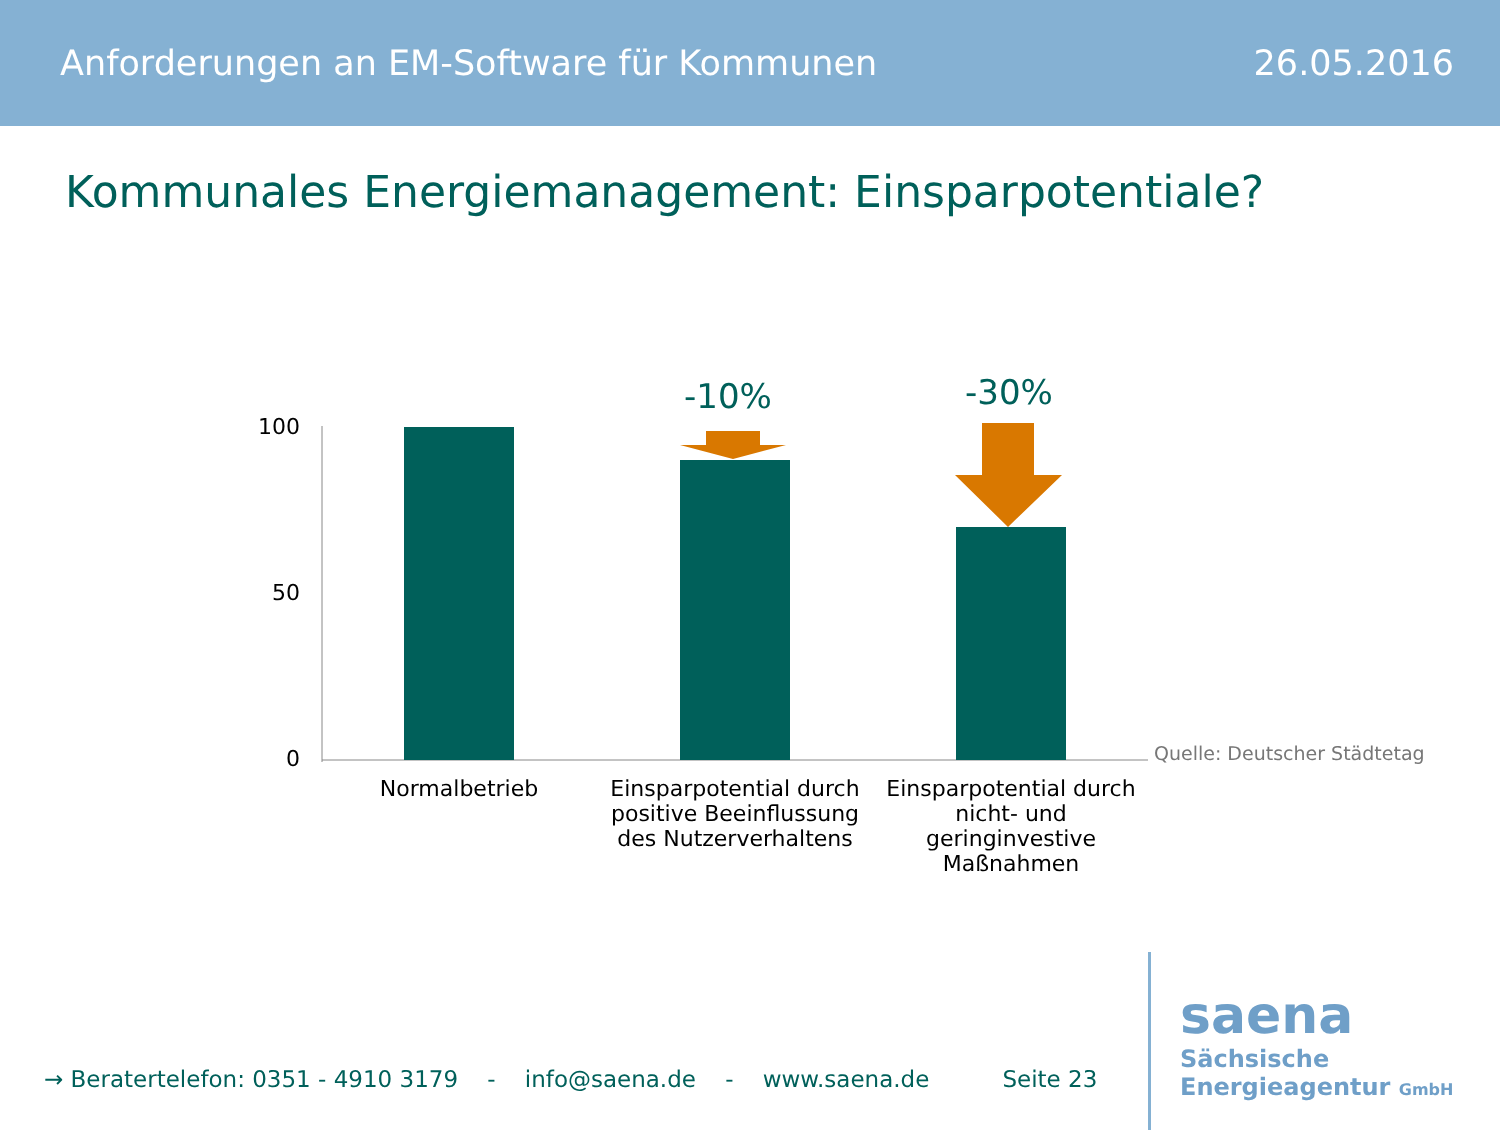Anforderungen an EM-Software für Kommunen 26.05.2016
Kommunales Energiemanagement: Einsparpotentiale?
100
50
0
-10% -30%
Normalbetrieb
Einsparpotential durch positive Beeinflussung des Nutzerverhaltens
Einsparpotential durch nicht- und geringinvestive Maßnahmen
Quelle: Deutscher Städtetag
→ Beratertelefon: 0351 - 4910 3179 - info@saena.de - www.saena.de Seite 23
saena
Sächsische
Energieagentur GmbH